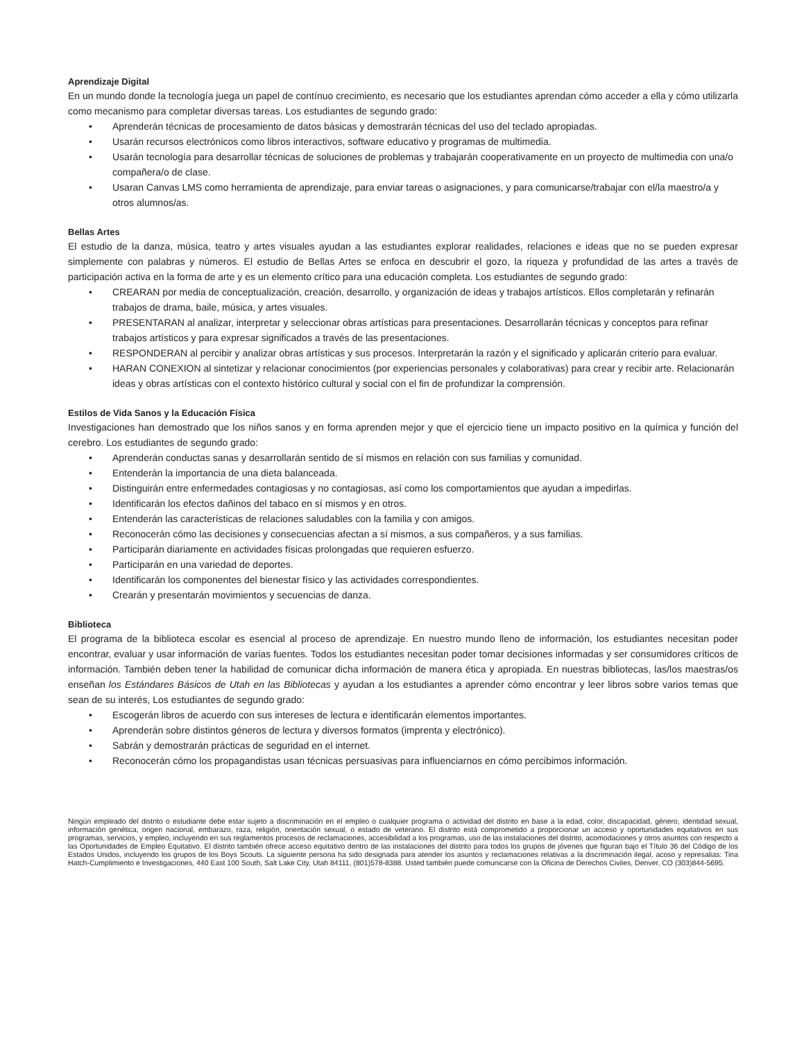Aprendizaje Digital
En un mundo donde la tecnología juega un papel de contínuo crecimiento, es necesario que los estudiantes aprendan cómo acceder a ella y cómo utilizarla como mecanismo para completar diversas tareas. Los estudiantes de segundo grado:
• Aprenderán técnicas de procesamiento de datos básicas y demostrarán técnicas del uso del teclado apropiadas.
• Usarán recursos electrónicos como libros interactivos, software educativo y programas de multimedia.
• Usarán tecnología para desarrollar técnicas de soluciones de problemas y trabajarán cooperativamente en un proyecto de multimedia con una/o compañera/o de clase.
• Usaran Canvas LMS como herramienta de aprendizaje, para enviar tareas o asignaciones, y para comunicarse/trabajar con el/la maestro/a y otros alumnos/as.
Bellas Artes
El estudio de la danza, música, teatro y artes visuales ayudan a las estudiantes explorar realidades, relaciones e ideas que no se pueden expresar simplemente con palabras y números. El estudio de Bellas Artes se enfoca en descubrir el gozo, la riqueza y profundidad de las artes a través de participación activa en la forma de arte y es un elemento crítico para una educación completa. Los estudiantes de segundo grado:
• CREARAN por media de conceptualización, creación, desarrollo, y organización de ideas y trabajos artísticos. Ellos completarán y refinarán trabajos de drama, baile, música, y artes visuales.
• PRESENTARAN al analizar, interpretar y seleccionar obras artísticas para presentaciones. Desarrollarán técnicas y conceptos para refinar trabajos artísticos y para expresar significados a través de las presentaciones.
• RESPONDERAN al percibir y analizar obras artísticas y sus procesos. Interpretarán la razón y el significado y aplicarán criterio para evaluar.
• HARAN CONEXION al sintetizar y relacionar conocimientos (por experiencias personales y colaborativas) para crear y recibir arte. Relacionarán ideas y obras artísticas con el contexto histórico cultural y social con el fin de profundizar la comprensión.
Estilos de Vida Sanos y la Educación Física
Investigaciones han demostrado que los niños sanos y en forma aprenden mejor y que el ejercicio tiene un impacto positivo en la química y función del cerebro. Los estudiantes de segundo grado:
• Aprenderán conductas sanas y desarrollarán sentido de sí mismos en relación con sus familias y comunidad.
• Entenderán la importancia de una dieta balanceada.
• Distinguirán entre enfermedades contagiosas y no contagiosas, así como los comportamientos que ayudan a impedirlas.
• Identificarán los efectos dañinos del tabaco en sí mismos y en otros.
• Entenderán las características de relaciones saludables con la familia y con amigos.
• Reconocerán cómo las decisiones y consecuencias afectan a sí mismos, a sus compañeros, y a sus familias.
• Participarán diariamente en actividades físicas prolongadas que requieren esfuerzo.
• Participarán en una variedad de deportes.
• Identificarán los componentes del bienestar físico y las actividades correspondientes.
• Crearán y presentarán movimientos y secuencias de danza.
Biblioteca
El programa de la biblioteca escolar es esencial al proceso de aprendizaje. En nuestro mundo lleno de información, los estudiantes necesitan poder encontrar, evaluar y usar información de varias fuentes. Todos los estudiantes necesitan poder tomar decisiones informadas y ser consumidores críticos de información. También deben tener la habilidad de comunicar dicha información de manera ética y apropiada. En nuestras bibliotecas, las/los maestras/os enseñan los Estándares Básicos de Utah en las Bibliotecas y ayudan a los estudiantes a aprender cómo encontrar y leer libros sobre varios temas que sean de su interés, Los estudiantes de segundo grado:
• Escogerán libros de acuerdo con sus intereses de lectura e identificarán elementos importantes.
• Aprenderán sobre distintos géneros de lectura y diversos formatos (imprenta y electrónico).
• Sabrán y demostrarán prácticas de seguridad en el internet.
• Reconocerán cómo los propagandistas usan técnicas persuasivas para influenciarnos en cómo percibimos información.
Ningún empleado del distrito o estudiante debe estar sujeto a discriminación en el empleo o cualquier programa o actividad del distrito en base a la edad, color, discapacidad, género, identidad sexual, información genética, origen nacional, embarazo, raza, religión, orientación sexual, o estado de veterano. El distrito está comprometido a proporcionar un acceso y oportunidades equitativos en sus programas, servicios, y empleo, incluyendo en sus reglamentos procesos de reclamaciones, accesibilidad a los programas, uso de las instalaciones del distrito, acomodaciones y otros asuntos con respecto a las Oportunidades de Empleo Equitativo. El distrito también ofrece acceso equitativo dentro de las instalaciones del distrito para todos los grupos de jóvenes que figuran bajo el Título 36 del Código de los Estados Unidos, incluyendo los grupos de los Boys Scouts. La siguiente persona ha sido designada para atender los asuntos y reclamaciones relativas a la discriminación ilegal, acoso y represalias: Tina Hatch-Cumplimiento e Investigaciones, 440 East 100 South, Salt Lake City, Utah 84111, (801)578-8388. Usted también puede comunicarse con la Oficina de Derechos Civiles, Denver, CO (303)844-5695.